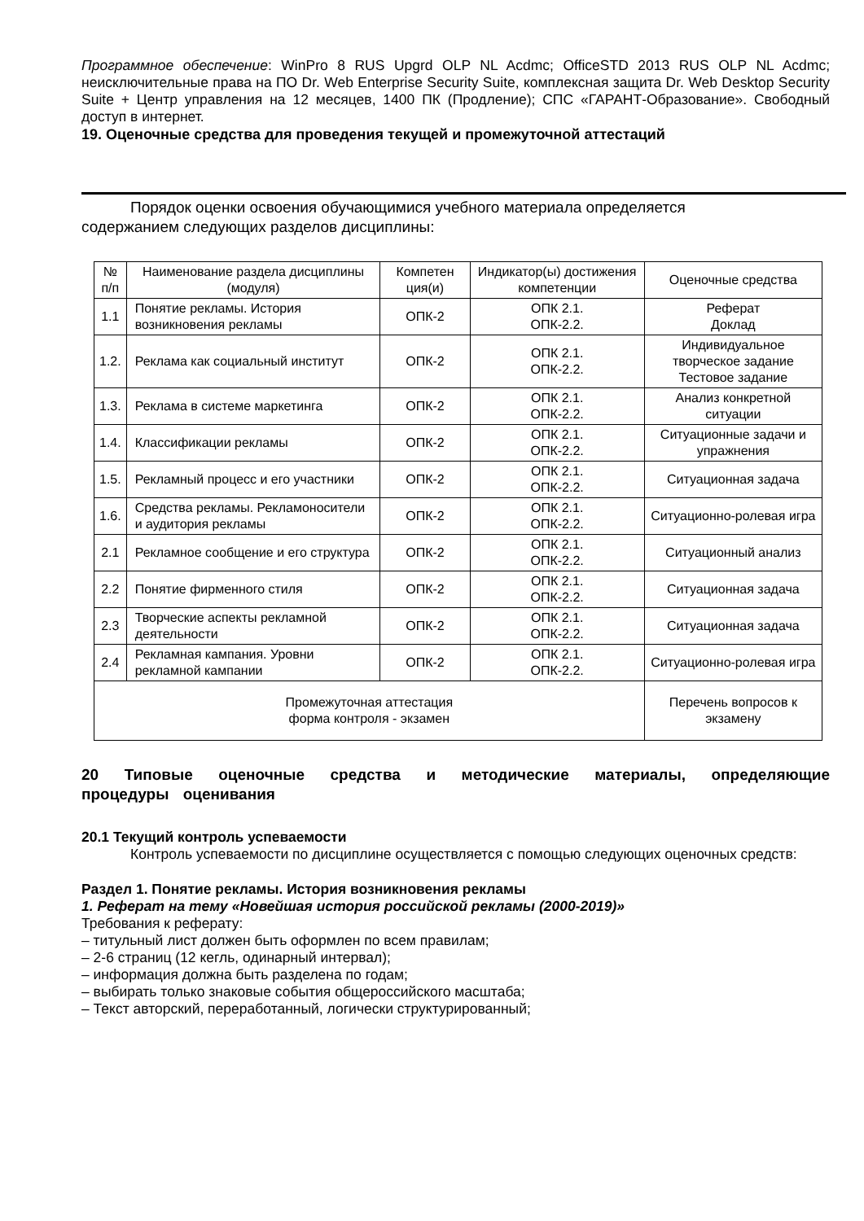Программное обеспечение: WinPro 8 RUS Upgrd OLP NL Acdmc; OfficeSTD 2013 RUS OLP NL Acdmc; неисключительные права на ПО Dr. Web Enterprise Security Suite, комплексная защита Dr. Web Desktop Security Suite + Центр управления на 12 месяцев, 1400 ПК (Продление); СПС «ГАРАНТ-Образование». Свободный доступ в интернет.
19. Оценочные средства для проведения текущей и промежуточной аттестаций
Порядок оценки освоения обучающимися учебного материала определяется
содержанием следующих разделов дисциплины:
| № п/п | Наименование раздела дисциплины (модуля) | Компетен ция(и) | Индикатор(ы) достижения компетенции | Оценочные средства |
| --- | --- | --- | --- | --- |
| 1.1 | Понятие рекламы. История возникновения рекламы | ОПК-2 | ОПК 2.1. ОПК-2.2. | Реферат Доклад |
| 1.2. | Реклама как социальный институт | ОПК-2 | ОПК 2.1. ОПК-2.2. | Индивидуальное творческое задание Тестовое задание |
| 1.3. | Реклама в системе маркетинга | ОПК-2 | ОПК 2.1. ОПК-2.2. | Анализ конкретной ситуации |
| 1.4. | Классификации рекламы | ОПК-2 | ОПК 2.1. ОПК-2.2. | Ситуационные задачи и упражнения |
| 1.5. | Рекламный процесс и его участники | ОПК-2 | ОПК 2.1. ОПК-2.2. | Ситуационная задача |
| 1.6. | Средства рекламы. Рекламоносители и аудитория рекламы | ОПК-2 | ОПК 2.1. ОПК-2.2. | Ситуационно-ролевая игра |
| 2.1 | Рекламное сообщение и его структура | ОПК-2 | ОПК 2.1. ОПК-2.2. | Ситуационный анализ |
| 2.2 | Понятие фирменного стиля | ОПК-2 | ОПК 2.1. ОПК-2.2. | Ситуационная задача |
| 2.3 | Творческие аспекты рекламной деятельности | ОПК-2 | ОПК 2.1. ОПК-2.2. | Ситуационная задача |
| 2.4 | Рекламная кампания. Уровни рекламной кампании | ОПК-2 | ОПК 2.1. ОПК-2.2. | Ситуационно-ролевая игра |
| Промежуточная аттестация форма контроля - экзамен | | | | Перечень вопросов к экзамену |
20 Типовые оценочные средства и методические материалы, определяющие процедуры оценивания
20.1 Текущий контроль успеваемости
Контроль успеваемости по дисциплине осуществляется с помощью следующих оценочных средств:
Раздел 1. Понятие рекламы. История возникновения рекламы
1. Реферат на тему «Новейшая история российской рекламы (2000-2019)»
Требования к реферату:
– титульный лист должен быть оформлен по всем правилам;
– 2-6 страниц (12 кегль, одинарный интервал);
– информация должна быть разделена по годам;
– выбирать только знаковые события общероссийского масштаба;
– Текст авторский, переработанный, логически структурированный;